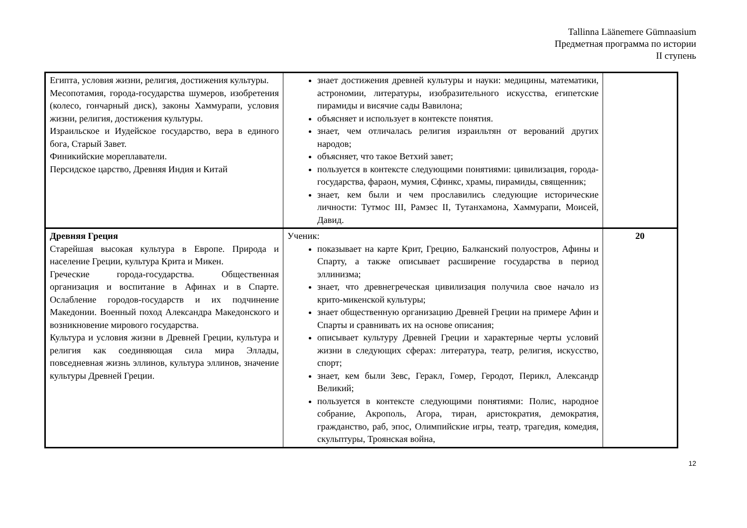Tallinna Läänemere Gümnaasium
Предметная программа по истории
II ступень
| Египта, условия жизни, религия, достижения культуры. Месопотамия, города-государства шумеров, изобретения (колесо, гончарный диск), законы Хаммурапи, условия жизни, религия, достижения культуры. Израильское и Иудейское государство, вера в единого бога, Старый Завет. Финикийские мореплаватели. Персидское царство, Древняя Индия и Китай | знает достижения древней культуры и науки: медицины, математики, астрономии, литературы, изобразительного искусства, египетские пирамиды и висячие сады Вавилона; объясняет и использует в контексте понятия. знает, чем отличалась религия израильтян от верований других народов; объясняет, что такое Ветхий завет; пользуется в контексте следующими понятиями: цивилизация, города-государства, фараон, мумия, Сфинкс, храмы, пирамиды, священник; знает, кем были и чем прославились следующие исторические личности: Тутмос III, Рамзес II, Тутанхамона, Хаммурапи, Моисей, Давид. | |
| Древняя Греция Старейшая высокая культура в Европе. Природа и население Греции, культура Крита и Микен. Греческие города-государства. Общественная организация и воспитание в Афинах и в Спарте. Ослабление городов-государств и их подчинение Македонии. Военный поход Александра Македонского и возникновение мирового государства. Культура и условия жизни в Древней Греции, культура и религия как соединяющая сила мира Эллады, повседневная жизнь эллинов, культура эллинов, значение культуры Древней Греции. | Ученик: показывает на карте Крит, Грецию, Балканский полуостров, Афины и Спарту, а также описывает расширение государства в период эллинизма; знает, что древнегреческая цивилизация получила свое начало из крито-микенской культуры; знает общественную организацию Древней Греции на примере Афин и Спарты и сравнивать их на основе описания; описывает культуру Древней Греции и характерные черты условий жизни в следующих сферах: литература, театр, религия, искусство, спорт; знает, кем были Зевс, Геракл, Гомер, Геродот, Перикл, Александр Великий; пользуется в контексте следующими понятиями: Полис, народное собрание, Акрополь, Агора, тиран, аристократия, демократия, гражданство, раб, эпос, Олимпийские игры, театр, трагедия, комедия, скульптуры, Троянская война, | 20 |
12